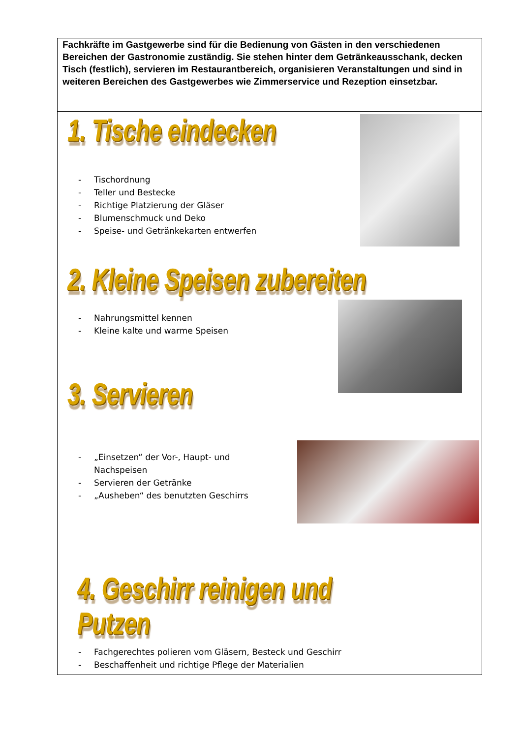Fachkräfte im Gastgewerbe sind für die Bedienung von Gästen in den verschiedenen Bereichen der Gastronomie zuständig. Sie stehen hinter dem Getränkeausschank, decken Tisch (festlich), servieren im Restaurantbereich, organisieren Veranstaltungen und sind in weiteren Bereichen des Gastgewerbes wie Zimmerservice und Rezeption einsetzbar.
1. Tische eindecken
- Tischordnung
- Teller und Bestecke
- Richtige Platzierung der Gläser
- Blumenschmuck und Deko
- Speise- und Getränkekarten entwerfen
2. Kleine Speisen zubereiten
- Nahrungsmittel kennen
- Kleine kalte und warme Speisen
3. Servieren
- „Einsetzen“ der Vor-, Haupt- und Nachspeisen
- Servieren der Getränke
- „Ausheben“ des benutzten Geschirrs
4. Geschirr reinigen und Putzen
- Fachgerechtes polieren vom Gläsern, Besteck und Geschirr
- Beschaffenheit und richtige Pflege der Materialien